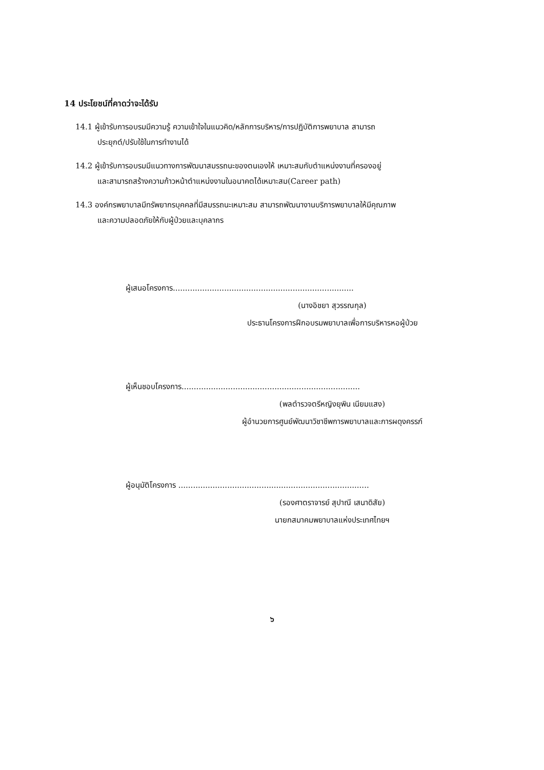14 ประโยชน์ที่คาดว่าจะได้รับ
14.1 ผู้เข้ารับการอบรมมีความรู้ ความเข้าใจในแนวคิด/หลักการบริหาร/การปฏิบัติการพยาบาล สามารถ
ประยุกต์/ปรับใช้ในการทำงานได้
14.2 ผู้เข้ารับการอบรมมีแนวทางการพัฒนาสมรรถนะของตนเองให้ เหมาะสมกับตำแหน่งงานที่ครองอยู่
และสามารถสร้างความก้าวหน้าตำแหน่งงานในอนาคตได้เหมาะสม(Career path)
14.3 องค์กรพยาบาลมีทรัพยากรบุคคลที่มีสมรรถนะเหมาะสม สามารถพัฒนางานบริการพยาบาลให้มีคุณภาพ
และความปลอดภัยให้กับผู้ป่วยและบุคลากร
ผู้เสนอโครงการ..........................................................................
(นางอิชยา สุวรรณกุล)
ประธานโครงการฝึกอบรมพยาบาลเพื่อการบริหารหอผู้ป่วย
ผู้เห็นชอบโครงการ.........................................................................
(พลตำรวจตรีหญิงยุพิน เนียมแสง)
ผู้อำนวยการศูนย์พัฒนาวิชาชีพการพยาบาลและการผดุงครรภ์
ผู้อนุมัติโครงการ ..............................................................................
(รองศาตราจารย์ สุปาณี เสนาดิสัย)
นายกสมาคมพยาบาลแห่งประเทศไทยฯ
๖